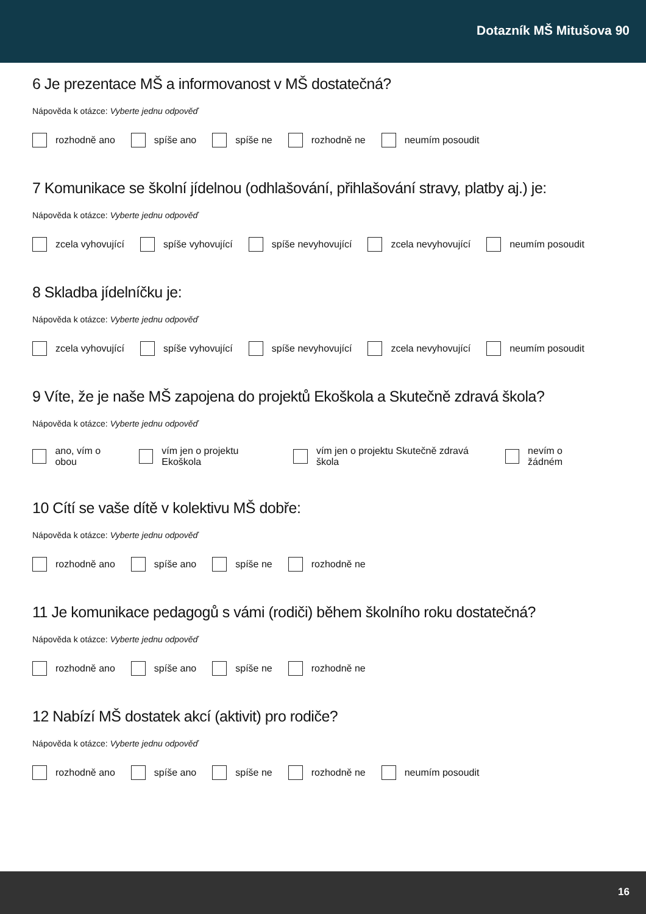Dotazník MŠ Mitušova 90
6 Je prezentace MŠ a informovanost v MŠ dostatečná?
Nápověda k otázce: Vyberte jednu odpověď
rozhodně ano spíše ano spíše ne rozhodně ne neumím posoudit
7 Komunikace se školní jídelnou (odhlašování, přihlašování stravy, platby aj.) je:
Nápověda k otázce: Vyberte jednu odpověď
zcela vyhovující spíše vyhovující spíše nevyhovující zcela nevyhovující neumím posoudit
8 Skladba jídelníčku je:
Nápověda k otázce: Vyberte jednu odpověď
zcela vyhovující spíše vyhovující spíše nevyhovující zcela nevyhovující neumím posoudit
9 Víte, že je naše MŠ zapojena do projektů Ekoškola a Skutečně zdravá škola?
Nápověda k otázce: Vyberte jednu odpověď
ano, vím o obou vím jen o projektu Ekoškola vím jen o projektu Skutečně zdravá škola nevím o žádném
10 Cítí se vaše dítě v kolektivu MŠ dobře:
Nápověda k otázce: Vyberte jednu odpověď
rozhodně ano spíše ano spíše ne rozhodně ne
11 Je komunikace pedagogů s vámi (rodiči) během školního roku dostatečná?
Nápověda k otázce: Vyberte jednu odpověď
rozhodně ano spíše ano spíše ne rozhodně ne
12 Nabízí MŠ dostatek akcí (aktivit) pro rodiče?
Nápověda k otázce: Vyberte jednu odpověď
rozhodně ano spíše ano spíše ne rozhodně ne neumím posoudit
16